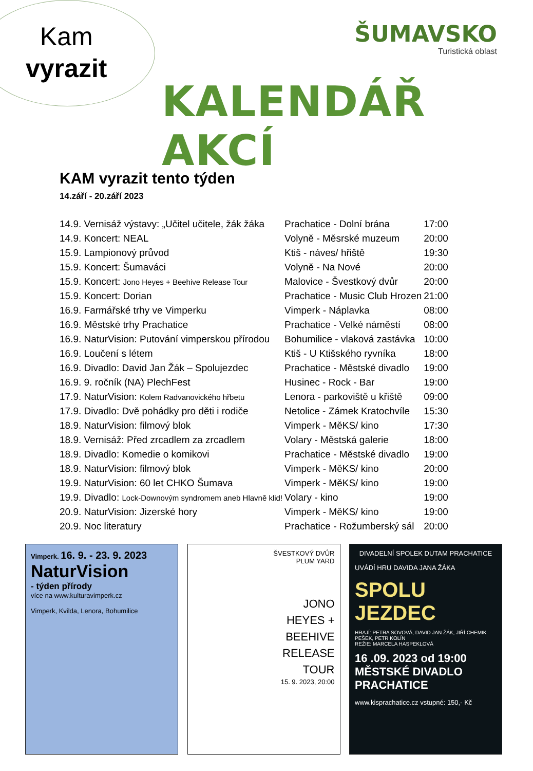Kam
vyrazit
ŠUMAVSKO
Turistická oblast
KALENDÁŘ AKCÍ
KAM vyrazit tento týden
14.září - 20.září 2023
| 14.9. Vernisáž výstavy: „Učitel učitele, žák žáka | Prachatice - Dolní brána | 17:00 |
| 14.9. Koncert: NEAL | Volyně - Měsrské muzeum | 20:00 |
| 15.9. Lampionový průvod | Ktiš - náves/ hřiště | 19:30 |
| 15.9. Koncert: Šumaváci | Volyně - Na Nové | 20:00 |
| 15.9. Koncert: Jono Heyes + Beehive Release Tour | Malovice - Švestkový dvůr | 20:00 |
| 15.9. Koncert: Dorian | Prachatice - Music Club Hrozen | 21:00 |
| 16.9. Farmářské trhy ve Vimperku | Vimperk - Náplavka | 08:00 |
| 16.9. Městské trhy Prachatice | Prachatice - Velké náměstí | 08:00 |
| 16.9. NaturVision: Putování vimperskou přírodou | Bohumilice - vlaková zastávka | 10:00 |
| 16.9. Loučení s létem | Ktiš - U Ktišského ryvníka | 18:00 |
| 16.9. Divadlo: David Jan Žák – Spolujezdec | Prachatice - Městské divadlo | 19:00 |
| 16.9. 9. ročník (NA) PlechFest | Husinec - Rock - Bar | 19:00 |
| 17.9. NaturVision: Kolem Radvanovického hřbetu | Lenora - parkoviště u křiště | 09:00 |
| 17.9. Divadlo: Dvě pohádky pro děti i rodiče | Netolice - Zámek Kratochvíle | 15:30 |
| 18.9. NaturVision: filmový blok | Vimperk - MěKS/ kino | 17:30 |
| 18.9. Vernisáž: Před zrcadlem za zrcadlem | Volary - Městská galerie | 18:00 |
| 18.9. Divadlo: Komedie o komikovi | Prachatice - Městské divadlo | 19:00 |
| 18.9. NaturVision: filmový blok | Vimperk - MěKS/ kino | 20:00 |
| 19.9. NaturVision: 60 let CHKO Šumava | Vimperk - MěKS/ kino | 19:00 |
| 19.9. Divadlo: Lock-Downovým syndromem aneb Hlavně klid! | Volary - kino | 19:00 |
| 20.9. NaturVision: Jizerské hory | Vimperk - MěKS/ kino | 19:00 |
| 20.9. Noc literatury | Prachatice - Rožumberský sál | 20:00 |
Vimperk. 16. 9. - 23. 9. 2023
NaturVision
- týden přírody
více na www.kulturavimperk.cz
Vimperk, Kvilda, Lenora, Bohumilice
ŠVESTKOVÝ DVŮR
PLUM YARD
JONO
HEYES +
BEEHIVE
RELEASE
TOUR
15. 9. 2023, 20:00
DIVADELNÍ SPOLEK DUTAM PRACHATICE
UVÁDÍ HRU DAVIDA JANA ŽÁKA
SPOLU
JEZDEC
HRAJÍ: PETRA SOVOVÁ, DAVID JAN ŽÁK, JIŘÍ CHEMIK PEŠEK, PETR KOLÍN
REŽIE: MARCELA HASPEKLOVÁ
16 .09. 2023 od 19:00
MĚSTSKÉ DIVADLO PRACHATICE
www.kisprachatice.cz vstupné: 150,- Kč